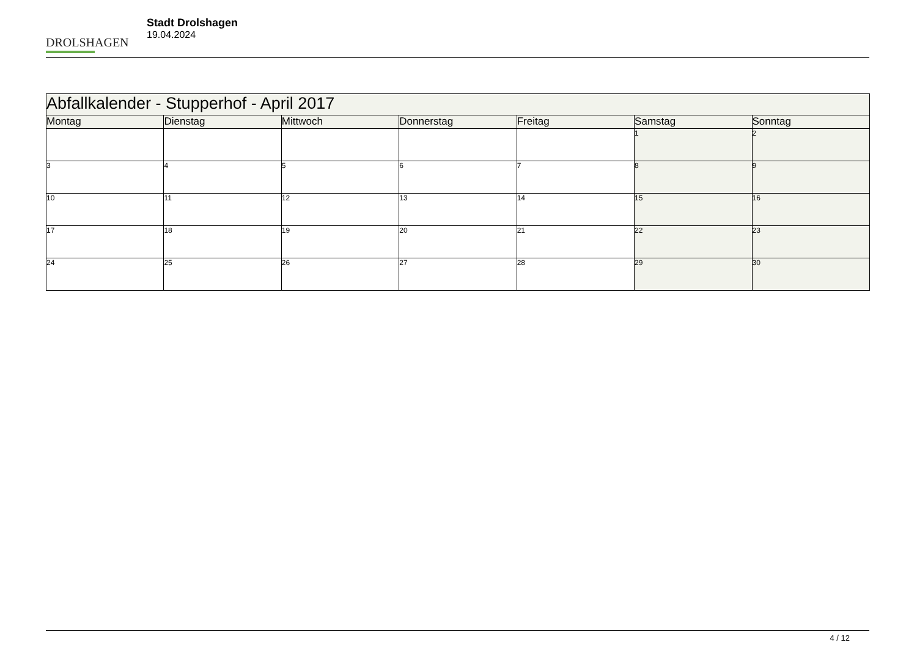DROLSHAGEN
Stadt Drolshagen
19.04.2024
| Abfallkalender - Stupperhof - April 2017 | | | | | | |
| --- | --- | --- | --- | --- | --- | --- |
| Montag | Dienstag | Mittwoch | Donnerstag | Freitag | Samstag | Sonntag |
| | | | | | 1 | 2 |
| 3 | 4 | 5 | 6 | 7 | 8 | 9 |
| 10 | 11 | 12 | 13 | 14 | 15 | 16 |
| 17 | 18 | 19 | 20 | 21 | 22 | 23 |
| 24 | 25 | 26 | 27 | 28 | 29 | 30 |
4 / 12